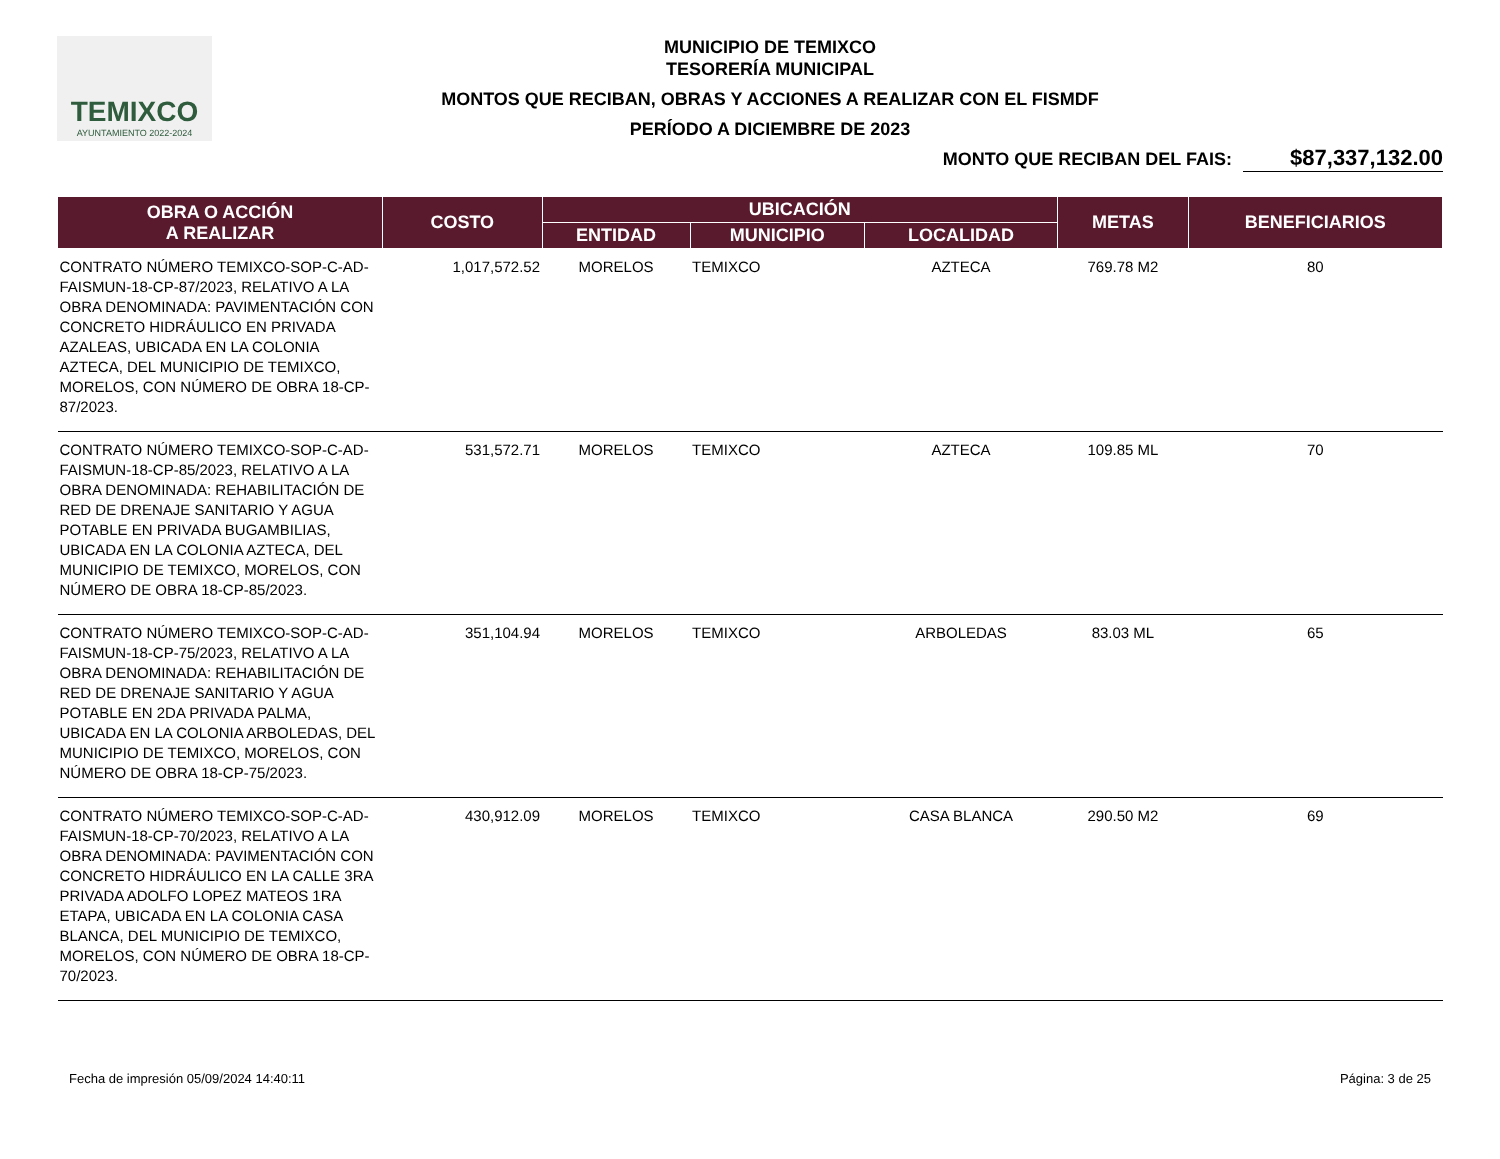TEMIXCO
AYUNTAMIENTO 2022-2024
MUNICIPIO DE TEMIXCO
TESORERÍA MUNICIPAL
MONTOS QUE RECIBAN, OBRAS Y ACCIONES A REALIZAR CON EL FISMDF
PERÍODO A DICIEMBRE DE 2023
MONTO QUE RECIBAN DEL FAIS: $87,337,132.00
| OBRA O ACCIÓN A REALIZAR | COSTO | UBICACIÓN | | | METAS | BENEFICIARIOS |
| --- | --- | --- | --- | --- | --- | --- |
| | | ENTIDAD | MUNICIPIO | LOCALIDAD | | |
| CONTRATO NÚMERO TEMIXCO-SOP-C-AD-FAISMUN-18-CP-87/2023, RELATIVO A LA OBRA DENOMINADA: PAVIMENTACIÓN CON CONCRETO HIDRÁULICO EN PRIVADA AZALEAS, UBICADA EN LA COLONIA AZTECA, DEL MUNICIPIO DE TEMIXCO, MORELOS, CON NÚMERO DE OBRA 18-CP-87/2023. | 1,017,572.52 | MORELOS | TEMIXCO | AZTECA | 769.78 M2 | 80 |
| CONTRATO NÚMERO TEMIXCO-SOP-C-AD-FAISMUN-18-CP-85/2023, RELATIVO A LA OBRA DENOMINADA: REHABILITACIÓN DE RED DE DRENAJE SANITARIO Y AGUA POTABLE EN PRIVADA BUGAMBILIAS, UBICADA EN LA COLONIA AZTECA, DEL MUNICIPIO DE TEMIXCO, MORELOS, CON NÚMERO DE OBRA 18-CP-85/2023. | 531,572.71 | MORELOS | TEMIXCO | AZTECA | 109.85 ML | 70 |
| CONTRATO NÚMERO TEMIXCO-SOP-C-AD-FAISMUN-18-CP-75/2023, RELATIVO A LA OBRA DENOMINADA: REHABILITACIÓN DE RED DE DRENAJE SANITARIO Y AGUA POTABLE EN 2DA PRIVADA PALMA, UBICADA EN LA COLONIA ARBOLEDAS, DEL MUNICIPIO DE TEMIXCO, MORELOS, CON NÚMERO DE OBRA 18-CP-75/2023. | 351,104.94 | MORELOS | TEMIXCO | ARBOLEDAS | 83.03 ML | 65 |
| CONTRATO NÚMERO TEMIXCO-SOP-C-AD-FAISMUN-18-CP-70/2023, RELATIVO A LA OBRA DENOMINADA: PAVIMENTACIÓN CON CONCRETO HIDRÁULICO EN LA CALLE 3RA PRIVADA ADOLFO LOPEZ MATEOS 1RA ETAPA, UBICADA EN LA COLONIA CASA BLANCA, DEL MUNICIPIO DE TEMIXCO, MORELOS, CON NÚMERO DE OBRA 18-CP-70/2023. | 430,912.09 | MORELOS | TEMIXCO | CASA BLANCA | 290.50 M2 | 69 |
Fecha de impresión 05/09/2024 14:40:11 Página: 3 de 25